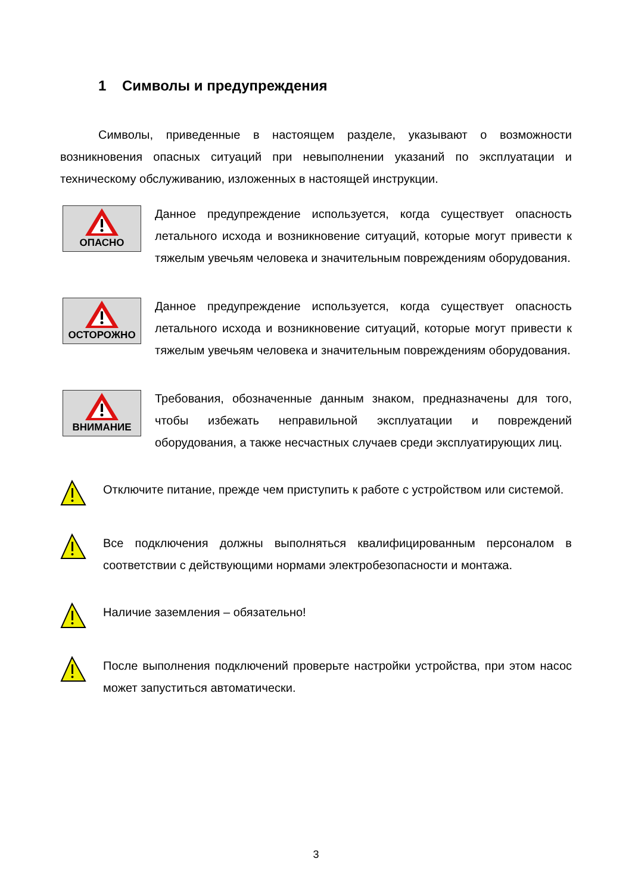1 Символы и предупреждения
Символы, приведенные в настоящем разделе, указывают о возможности возникновения опасных ситуаций при невыполнении указаний по эксплуатации и техническому обслуживанию, изложенных в настоящей инструкции.
ОПАСНО
Данное предупреждение используется, когда существует опасность летального исхода и возникновение ситуаций, которые могут привести к тяжелым увечьям человека и значительным повреждениям оборудования.
ОСТОРОЖНО
Данное предупреждение используется, когда существует опасность летального исхода и возникновение ситуаций, которые могут привести к тяжелым увечьям человека и значительным повреждениям оборудования.
ВНИМАНИЕ
Требования, обозначенные данным знаком, предназначены для того, чтобы избежать неправильной эксплуатации и повреждений оборудования, а также несчастных случаев среди эксплуатирующих лиц.
Отключите питание, прежде чем приступить к работе с устройством или системой.
Все подключения должны выполняться квалифицированным персоналом в соответствии с действующими нормами электробезопасности и монтажа.
Наличие заземления – обязательно!
После выполнения подключений проверьте настройки устройства, при этом насос может запуститься автоматически.
3